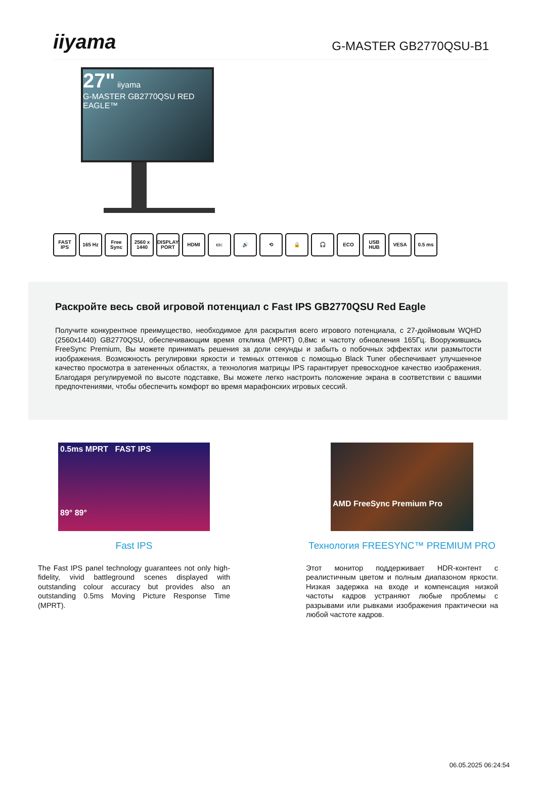iiyama
G-MASTER GB2770QSU-B1
27" iiyama
G-MASTER GB2770QSU RED EAGLE™
FAST IPS
165 Hz Free Sync
2560 x 1440
DISPLAY PORT
HDMI ▭↕ 🔊 ⟲ 🔒 🎧 ECO USB HUB VESA 0.5 ms
Раскройте весь свой игровой потенциал с Fast IPS GB2770QSU Red Eagle
Получите конкурентное преимущество, необходимое для раскрытия всего игрового потенциала, с 27-дюймовым WQHD (2560x1440) GB2770QSU, обеспечивающим время отклика (MPRT) 0,8мс и частоту обновления 165Гц. Вооружившись FreeSync Premium, Вы можете принимать решения за доли секунды и забыть о побочных эффектах или размытости изображения. Возможность регулировки яркости и темных оттенков с помощью Black Tuner обеспечивает улучшенное качество просмотра в затененных областях, а технология матрицы IPS гарантирует превосходное качество изображения. Благодаря регулируемой по высоте подставке, Вы можете легко настроить положение экрана в соответствии с вашими предпочтениями, чтобы обеспечить комфорт во время марафонских игровых сессий.
0.5ms MPRT FAST IPS
89° 89°
Fast IPS
The Fast IPS panel technology guarantees not only high-fidelity, vivid battleground scenes displayed with outstanding colour accuracy but provides also an outstanding 0.5ms Moving Picture Response Time (MPRT).
AMD FreeSync Premium Pro
Технология FREESYNC™ PREMIUM PRO
Этот монитор поддерживает HDR-контент с реалистичным цветом и полным диапазоном яркости. Низкая задержка на входе и компенсация низкой частоты кадров устраняют любые проблемы с разрывами или рывками изображения практически на любой частоте кадров.
06.05.2025 06:24:54